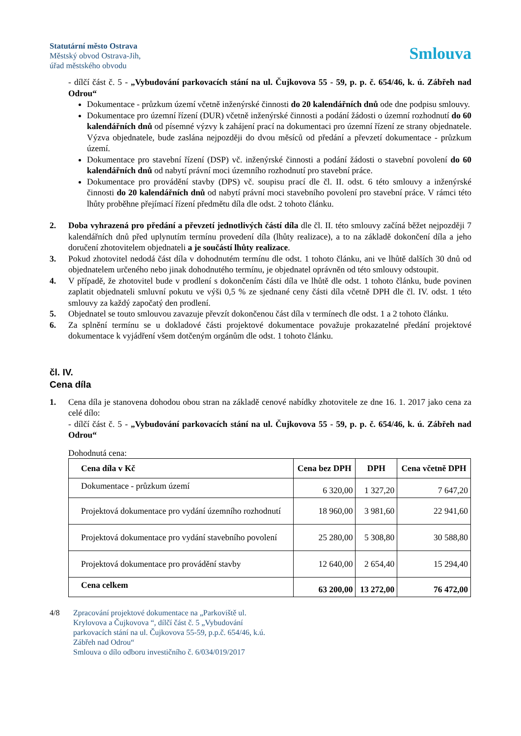Statutární město Ostrava
Městský obvod Ostrava-Jih,
úřad městského obvodu
Smlouva
- dílčí část č. 5 - „Vybudování parkovacích stání na ul. Čujkovova 55 - 59, p. p. č. 654/46, k. ú. Zábřeh nad Odrou“
Dokumentace - průzkum území včetně inženýrské činnosti do 20 kalendářních dnů ode dne podpisu smlouvy.
Dokumentace pro územní řízení (DUR) včetně inženýrské činnosti a podání žádosti o územní rozhodnutí do 60 kalendářních dnů od písemné výzvy k zahájení prací na dokumentaci pro územní řízení ze strany objednatele. Výzva objednatele, bude zaslána nejpozději do dvou měsíců od předání a převzetí dokumentace - průzkum území.
Dokumentace pro stavební řízení (DSP) vč. inženýrské činnosti a podání žádosti o stavební povolení do 60 kalendářních dnů od nabytí právní moci územního rozhodnutí pro stavební práce.
Dokumentace pro provádění stavby (DPS) vč. soupisu prací dle čl. II. odst. 6 této smlouvy a inženýrské činnosti do 20 kalendářních dnů od nabytí právní moci stavebního povolení pro stavební práce. V rámci této lhůty proběhne přejímací řízení předmětu díla dle odst. 2 tohoto článku.
2. Doba vyhrazená pro předání a převzetí jednotlivých částí díla dle čl. II. této smlouvy začíná běžet nejpozději 7 kalendářních dnů před uplynutím termínu provedení díla (lhůty realizace), a to na základě dokončení díla a jeho doručení zhotovitelem objednateli a je součástí lhůty realizace.
3. Pokud zhotovitel nedodá část díla v dohodnutém termínu dle odst. 1 tohoto článku, ani ve lhůtě dalších 30 dnů od objednatelem určeného nebo jinak dohodnutého termínu, je objednatel oprávněn od této smlouvy odstoupit.
4. V případě, že zhotovitel bude v prodlení s dokončením části díla ve lhůtě dle odst. 1 tohoto článku, bude povinen zaplatit objednateli smluvní pokutu ve výši 0,5 % ze sjednané ceny části díla včetně DPH dle čl. IV. odst. 1 této smlouvy za každý započatý den prodlení.
5. Objednatel se touto smlouvou zavazuje převzít dokončenou část díla v termínech dle odst. 1 a 2 tohoto článku.
6. Za splnění termínu se u dokladové části projektové dokumentace považuje prokazatelné předání projektové dokumentace k vyjádření všem dotčeným orgánům dle odst. 1 tohoto článku.
čl. IV.
Cena díla
1. Cena díla je stanovena dohodou obou stran na základě cenové nabídky zhotovitele ze dne 16. 1. 2017 jako cena za celé dílo:
- dílčí část č. 5 - „Vybudování parkovacích stání na ul. Čujkovova 55 - 59, p. p. č. 654/46, k. ú. Zábřeh nad Odrou“
Dohodnutá cena:
| Cena díla v Kč | Cena bez DPH | DPH | Cena včetně DPH |
| --- | --- | --- | --- |
| Dokumentace - průzkum území | 6 320,00 | 1 327,20 | 7 647,20 |
| Projektová dokumentace pro vydání územního rozhodnutí | 18 960,00 | 3 981,60 | 22 941,60 |
| Projektová dokumentace pro vydání stavebního povolení | 25 280,00 | 5 308,80 | 30 588,80 |
| Projektová dokumentace pro provádění stavby | 12 640,00 | 2 654,40 | 15 294,40 |
| Cena celkem | 63 200,00 | 13 272,00 | 76 472,00 |
4/8 Zpracování projektové dokumentace na „Parkoviště ul.
Krylovova a Čujkovova “, dílčí část č. 5 „Vybudování
parkovacích stání na ul. Čujkovova 55-59, p.p.č. 654/46, k.ú.
Zábřeh nad Odrou“
Smlouva o dílo odboru investičního č. 6/034/019/2017